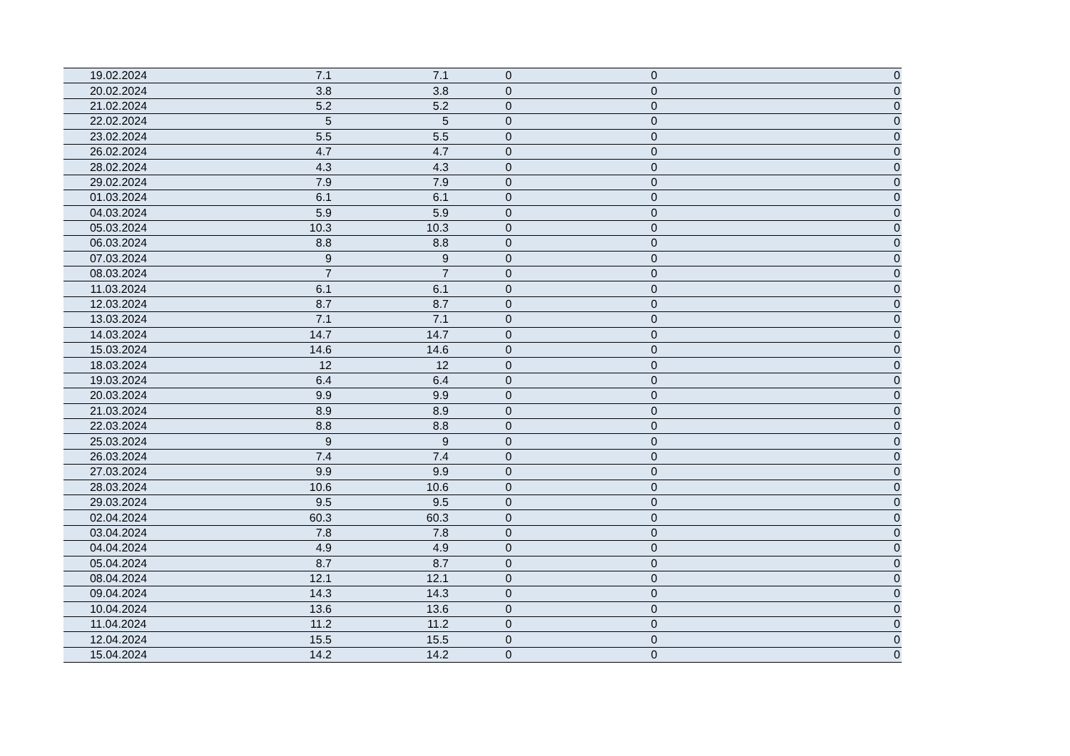| 19.02.2024 | 7.1 | 7.1 | 0 | 0 | 0 |
| 20.02.2024 | 3.8 | 3.8 | 0 | 0 | 0 |
| 21.02.2024 | 5.2 | 5.2 | 0 | 0 | 0 |
| 22.02.2024 | 5 | 5 | 0 | 0 | 0 |
| 23.02.2024 | 5.5 | 5.5 | 0 | 0 | 0 |
| 26.02.2024 | 4.7 | 4.7 | 0 | 0 | 0 |
| 28.02.2024 | 4.3 | 4.3 | 0 | 0 | 0 |
| 29.02.2024 | 7.9 | 7.9 | 0 | 0 | 0 |
| 01.03.2024 | 6.1 | 6.1 | 0 | 0 | 0 |
| 04.03.2024 | 5.9 | 5.9 | 0 | 0 | 0 |
| 05.03.2024 | 10.3 | 10.3 | 0 | 0 | 0 |
| 06.03.2024 | 8.8 | 8.8 | 0 | 0 | 0 |
| 07.03.2024 | 9 | 9 | 0 | 0 | 0 |
| 08.03.2024 | 7 | 7 | 0 | 0 | 0 |
| 11.03.2024 | 6.1 | 6.1 | 0 | 0 | 0 |
| 12.03.2024 | 8.7 | 8.7 | 0 | 0 | 0 |
| 13.03.2024 | 7.1 | 7.1 | 0 | 0 | 0 |
| 14.03.2024 | 14.7 | 14.7 | 0 | 0 | 0 |
| 15.03.2024 | 14.6 | 14.6 | 0 | 0 | 0 |
| 18.03.2024 | 12 | 12 | 0 | 0 | 0 |
| 19.03.2024 | 6.4 | 6.4 | 0 | 0 | 0 |
| 20.03.2024 | 9.9 | 9.9 | 0 | 0 | 0 |
| 21.03.2024 | 8.9 | 8.9 | 0 | 0 | 0 |
| 22.03.2024 | 8.8 | 8.8 | 0 | 0 | 0 |
| 25.03.2024 | 9 | 9 | 0 | 0 | 0 |
| 26.03.2024 | 7.4 | 7.4 | 0 | 0 | 0 |
| 27.03.2024 | 9.9 | 9.9 | 0 | 0 | 0 |
| 28.03.2024 | 10.6 | 10.6 | 0 | 0 | 0 |
| 29.03.2024 | 9.5 | 9.5 | 0 | 0 | 0 |
| 02.04.2024 | 60.3 | 60.3 | 0 | 0 | 0 |
| 03.04.2024 | 7.8 | 7.8 | 0 | 0 | 0 |
| 04.04.2024 | 4.9 | 4.9 | 0 | 0 | 0 |
| 05.04.2024 | 8.7 | 8.7 | 0 | 0 | 0 |
| 08.04.2024 | 12.1 | 12.1 | 0 | 0 | 0 |
| 09.04.2024 | 14.3 | 14.3 | 0 | 0 | 0 |
| 10.04.2024 | 13.6 | 13.6 | 0 | 0 | 0 |
| 11.04.2024 | 11.2 | 11.2 | 0 | 0 | 0 |
| 12.04.2024 | 15.5 | 15.5 | 0 | 0 | 0 |
| 15.04.2024 | 14.2 | 14.2 | 0 | 0 | 0 |